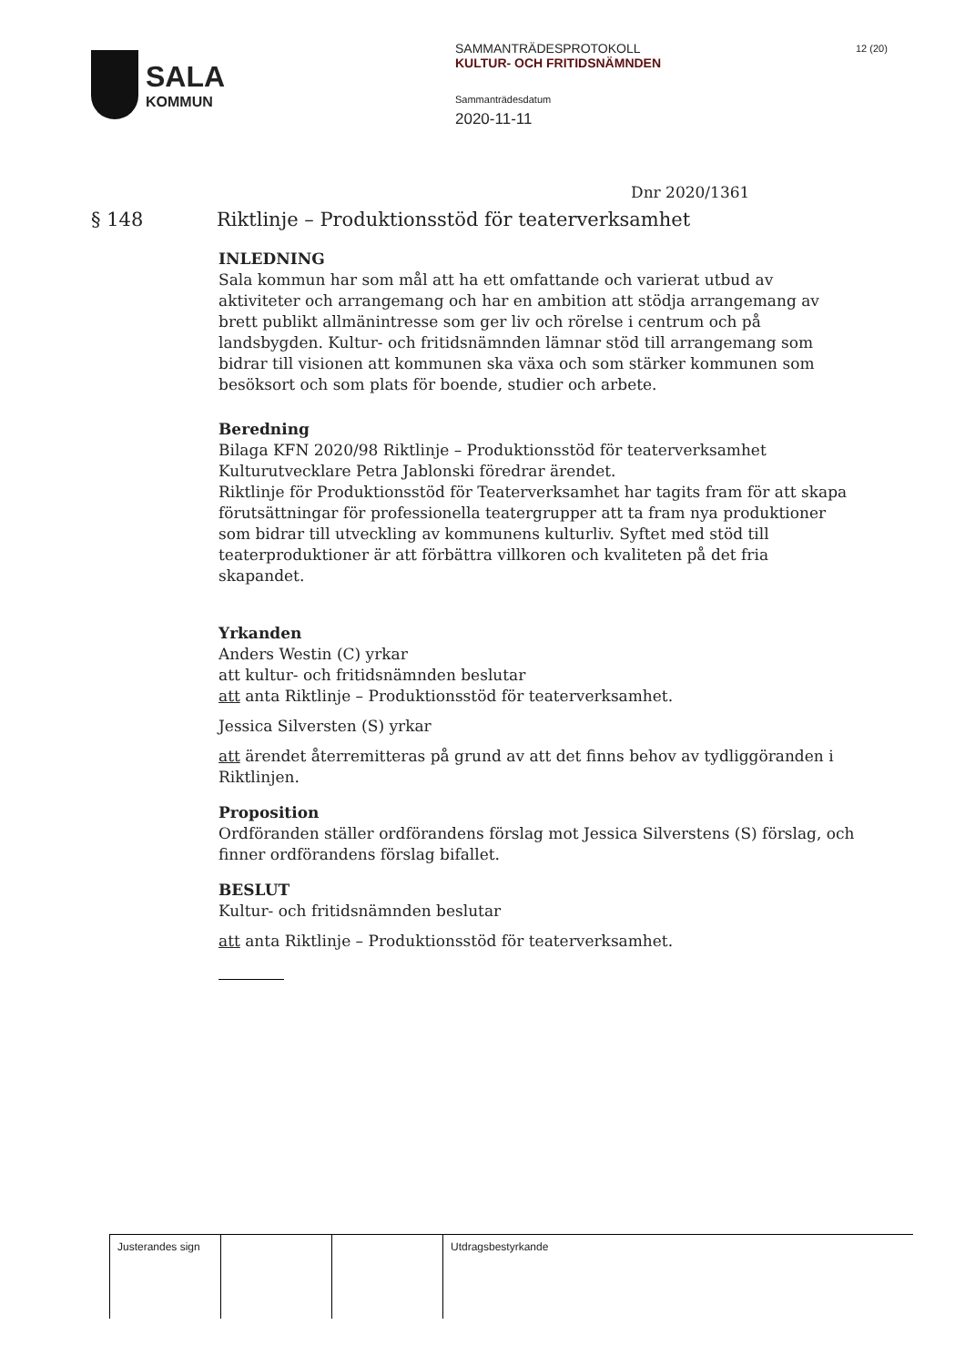SALA
KOMMUN
SAMMANTRÄDESPROTOKOLL
KULTUR- OCH FRITIDSNÄMNDEN
Sammanträdesdatum
2020-11-11
12 (20)
Dnr 2020/1361
§ 148 Riktlinje – Produktionsstöd för teaterverksamhet
INLEDNING
Sala kommun har som mål att ha ett omfattande och varierat utbud av aktiviteter och arrangemang och har en ambition att stödja arrangemang av brett publikt allmänintresse som ger liv och rörelse i centrum och på landsbygden. Kultur- och fritidsnämnden lämnar stöd till arrangemang som bidrar till visionen att kommunen ska växa och som stärker kommunen som besöksort och som plats för boende, studier och arbete.
Beredning
Bilaga KFN 2020/98 Riktlinje – Produktionsstöd för teaterverksamhet
Kulturutvecklare Petra Jablonski föredrar ärendet.
Riktlinje för Produktionsstöd för Teaterverksamhet har tagits fram för att skapa förutsättningar för professionella teatergrupper att ta fram nya produktioner som bidrar till utveckling av kommunens kulturliv. Syftet med stöd till teaterproduktioner är att förbättra villkoren och kvaliteten på det fria skapandet.
Yrkanden
Anders Westin (C) yrkar
att kultur- och fritidsnämnden beslutar
att anta Riktlinje – Produktionsstöd för teaterverksamhet.
Jessica Silversten (S) yrkar
att ärendet återremitteras på grund av att det finns behov av tydliggöranden i Riktlinjen.
Proposition
Ordföranden ställer ordförandens förslag mot Jessica Silverstens (S) förslag, och finner ordförandens förslag bifallet.
BESLUT
Kultur- och fritidsnämnden beslutar
att anta Riktlinje – Produktionsstöd för teaterverksamhet.
| Justerandes sign | | | Utdragsbestyrkande |